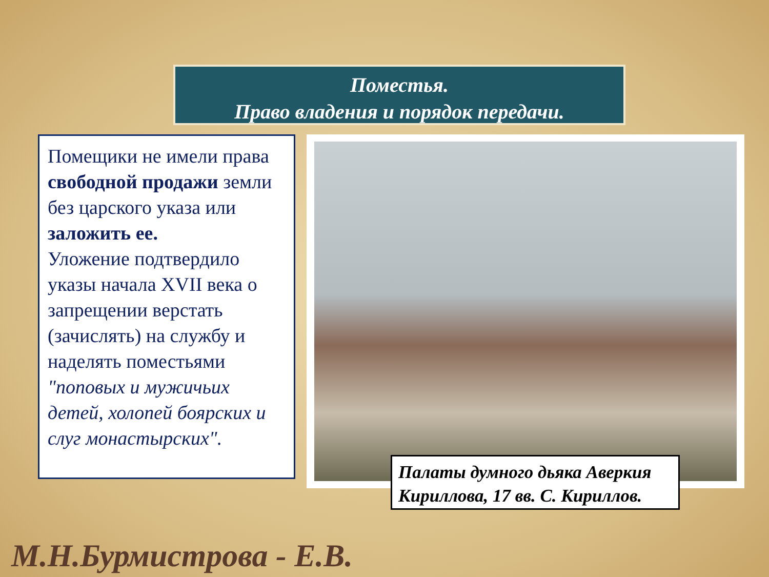Поместья.
Право владения и порядок передачи.
Помещики не имели права свободной продажи земли без царского указа или заложить ее.
Уложение подтвердило указы начала XVII века о запрещении верстать (зачислять) на службу и наделять поместьями "поповых и мужичьих детей, холопей боярских и слуг монастырских".
Палаты думного дьяка Аверкия Кириллова, 17 вв. С. Кириллов.
М.Н.Бурмистрова - Е.В.